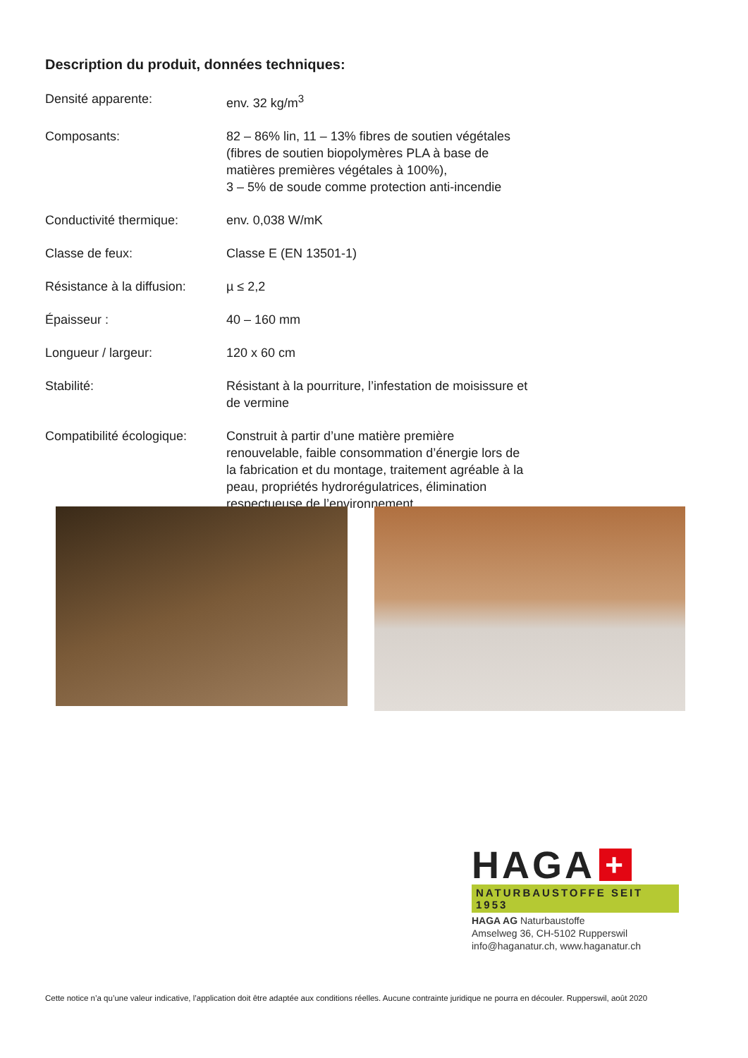Description du produit, données techniques:
| Densité apparente: | env. 32 kg/m<sup>3</sup> |
| Composants: | 82 – 86% lin, 11 – 13% fibres de soutien végétales (fibres de soutien biopolymères PLA à base de matières premières végétales à 100%), 3 – 5% de soude comme protection anti-incendie |
| Conductivité thermique: | env. 0,038 W/mK |
| Classe de feux: | Classe E (EN 13501-1) |
| Résistance à la diffusion: | µ ≤ 2,2 |
| Épaisseur : | 40 – 160 mm |
| Longueur / largeur: | 120 x 60 cm |
| Stabilité: | Résistant à la pourriture, l’infestation de moisissure et de vermine |
| Compatibilité écologique: | Construit à partir d’une matière première renouvelable, faible consommation d’énergie lors de la fabrication et du montage, traitement agréable à la peau, propriétés hydrorégulatrices, élimination respectueuse de l’environnement. |
HAGA +
NATURBAUSTOFFE SEIT 1953
HAGA AG Naturbaustoffe
Amselweg 36, CH-5102 Rupperswil
info@haganatur.ch, www.haganatur.ch
Cette notice n’a qu’une valeur indicative, l’application doit être adaptée aux conditions réelles. Aucune contrainte juridique ne pourra en découler. Rupperswil, août 2020